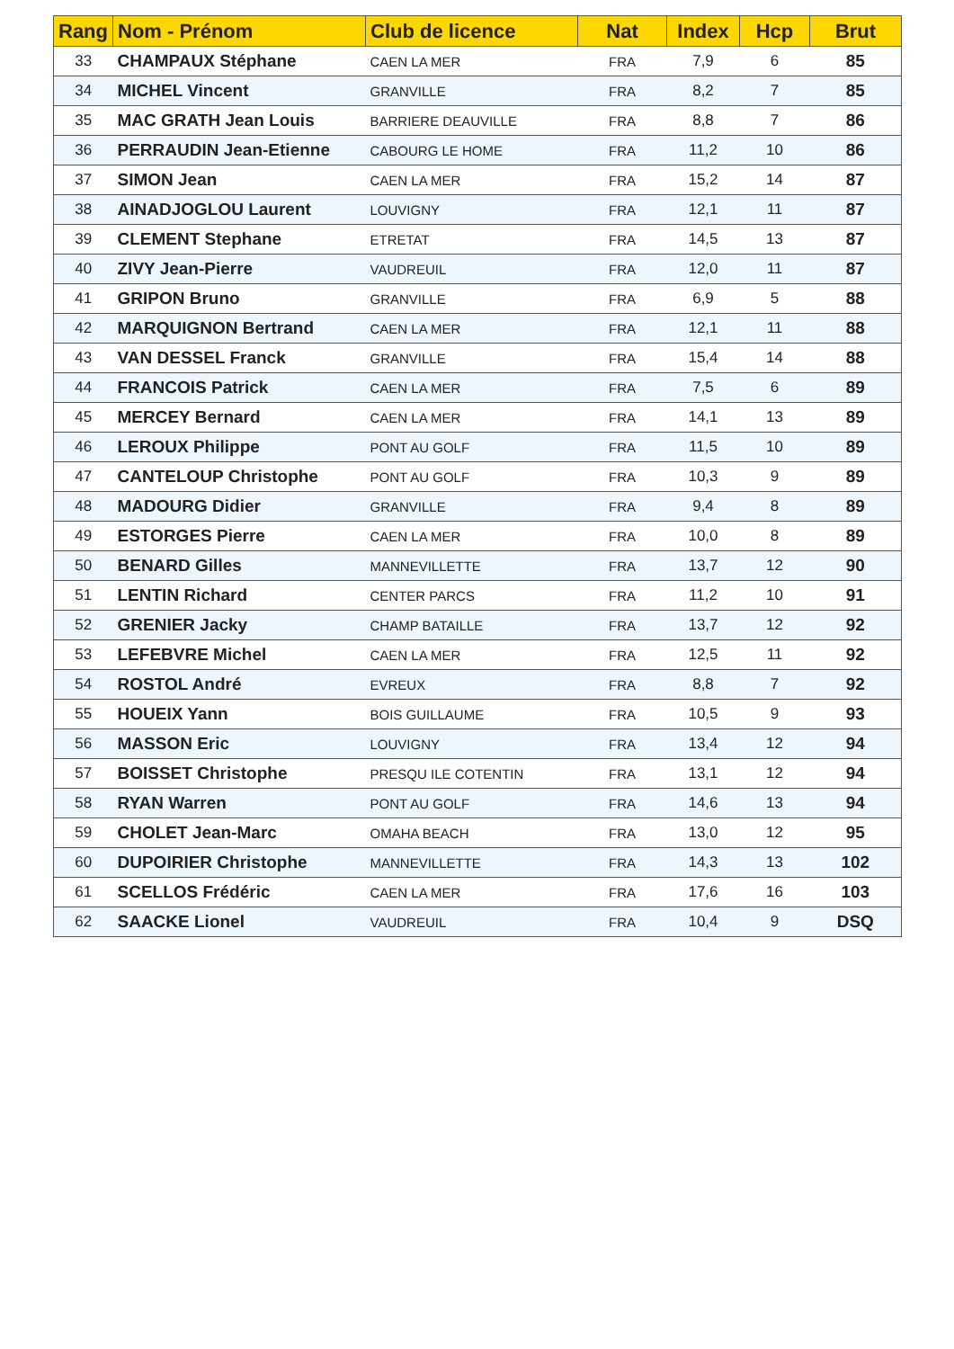| Rang | Nom - Prénom | Club de licence | Nat | Index | Hcp | Brut |
| --- | --- | --- | --- | --- | --- | --- |
| 33 | CHAMPAUX Stéphane | CAEN LA MER | FRA | 7,9 | 6 | 85 |
| 34 | MICHEL Vincent | GRANVILLE | FRA | 8,2 | 7 | 85 |
| 35 | MAC GRATH Jean Louis | BARRIERE DEAUVILLE | FRA | 8,8 | 7 | 86 |
| 36 | PERRAUDIN Jean-Etienne | CABOURG LE HOME | FRA | 11,2 | 10 | 86 |
| 37 | SIMON Jean | CAEN LA MER | FRA | 15,2 | 14 | 87 |
| 38 | AINADJOGLOU Laurent | LOUVIGNY | FRA | 12,1 | 11 | 87 |
| 39 | CLEMENT Stephane | ETRETAT | FRA | 14,5 | 13 | 87 |
| 40 | ZIVY Jean-Pierre | VAUDREUIL | FRA | 12,0 | 11 | 87 |
| 41 | GRIPON Bruno | GRANVILLE | FRA | 6,9 | 5 | 88 |
| 42 | MARQUIGNON Bertrand | CAEN LA MER | FRA | 12,1 | 11 | 88 |
| 43 | VAN DESSEL Franck | GRANVILLE | FRA | 15,4 | 14 | 88 |
| 44 | FRANCOIS Patrick | CAEN LA MER | FRA | 7,5 | 6 | 89 |
| 45 | MERCEY Bernard | CAEN LA MER | FRA | 14,1 | 13 | 89 |
| 46 | LEROUX Philippe | PONT AU GOLF | FRA | 11,5 | 10 | 89 |
| 47 | CANTELOUP Christophe | PONT AU GOLF | FRA | 10,3 | 9 | 89 |
| 48 | MADOURG Didier | GRANVILLE | FRA | 9,4 | 8 | 89 |
| 49 | ESTORGES Pierre | CAEN LA MER | FRA | 10,0 | 8 | 89 |
| 50 | BENARD Gilles | MANNEVILLETTE | FRA | 13,7 | 12 | 90 |
| 51 | LENTIN Richard | CENTER PARCS | FRA | 11,2 | 10 | 91 |
| 52 | GRENIER Jacky | CHAMP BATAILLE | FRA | 13,7 | 12 | 92 |
| 53 | LEFEBVRE Michel | CAEN LA MER | FRA | 12,5 | 11 | 92 |
| 54 | ROSTOL André | EVREUX | FRA | 8,8 | 7 | 92 |
| 55 | HOUEIX Yann | BOIS GUILLAUME | FRA | 10,5 | 9 | 93 |
| 56 | MASSON Eric | LOUVIGNY | FRA | 13,4 | 12 | 94 |
| 57 | BOISSET Christophe | PRESQU ILE COTENTIN | FRA | 13,1 | 12 | 94 |
| 58 | RYAN Warren | PONT AU GOLF | FRA | 14,6 | 13 | 94 |
| 59 | CHOLET Jean-Marc | OMAHA BEACH | FRA | 13,0 | 12 | 95 |
| 60 | DUPOIRIER Christophe | MANNEVILLETTE | FRA | 14,3 | 13 | 102 |
| 61 | SCELLOS Frédéric | CAEN LA MER | FRA | 17,6 | 16 | 103 |
| 62 | SAACKE Lionel | VAUDREUIL | FRA | 10,4 | 9 | DSQ |